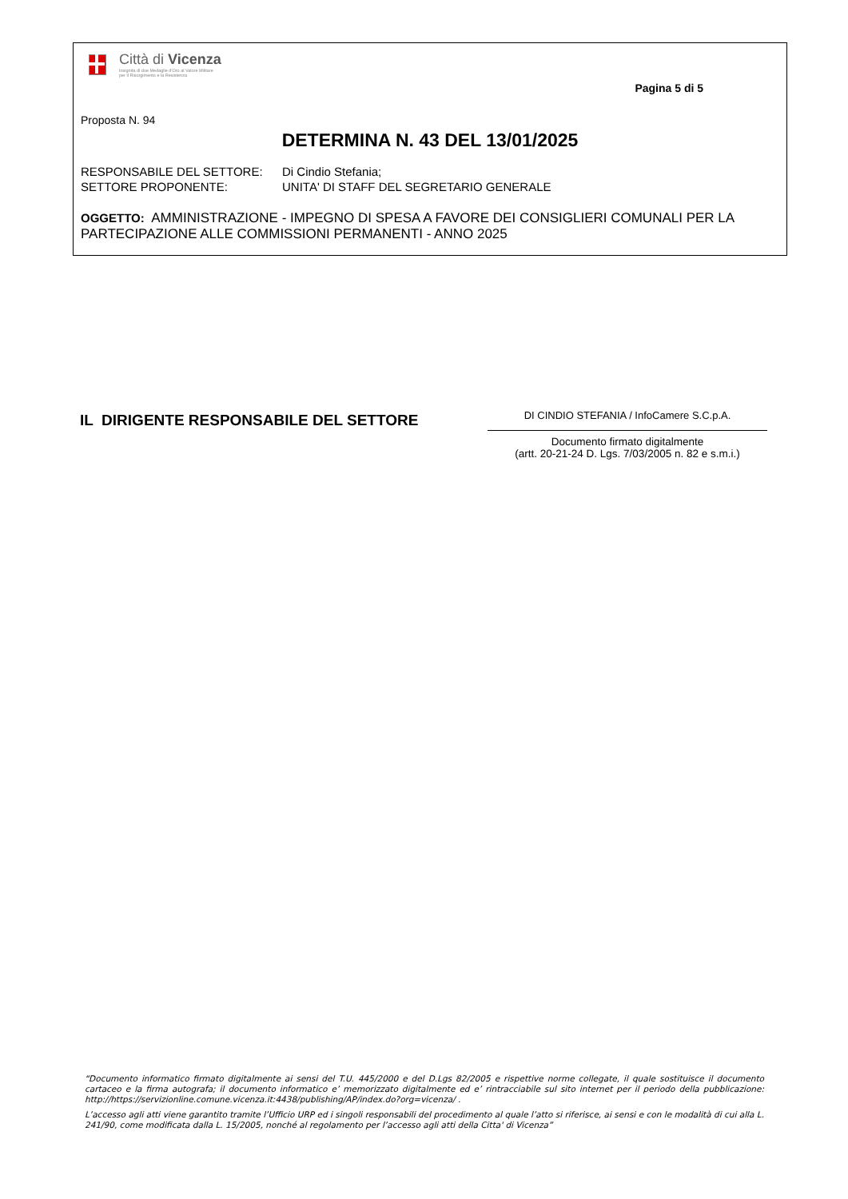Città di Vicenza
Insignita di due Medaglie d'Oro al Valore Militare
per il Risorgimento e la Resistenza
Pagina 5 di 5
Proposta N. 94
DETERMINA N. 43 DEL 13/01/2025
RESPONSABILE DEL SETTORE: Di Cindio Stefania;
SETTORE PROPONENTE: UNITA' DI STAFF DEL SEGRETARIO GENERALE
OGGETTO: AMMINISTRAZIONE - IMPEGNO DI SPESA A FAVORE DEI CONSIGLIERI COMUNALI PER LA PARTECIPAZIONE ALLE COMMISSIONI PERMANENTI - ANNO 2025
IL DIRIGENTE RESPONSABILE DEL SETTORE
DI CINDIO STEFANIA / InfoCamere S.C.p.A.
Documento firmato digitalmente
(artt. 20-21-24 D. Lgs. 7/03/2005 n. 82 e s.m.i.)
“Documento informatico firmato digitalmente ai sensi del T.U. 445/2000 e del D.Lgs 82/2005 e rispettive norme collegate, il quale sostituisce il documento cartaceo e la firma autografa; il documento informatico e’ memorizzato digitalmente ed e’ rintracciabile sul sito internet per il periodo della pubblicazione: http://https://servizionline.comune.vicenza.it:4438/publishing/AP/index.do?org=vicenza/ .
L’accesso agli atti viene garantito tramite l’Ufficio URP ed i singoli responsabili del procedimento al quale l’atto si riferisce, ai sensi e con le modalità di cui alla L. 241/90, come modificata dalla L. 15/2005, nonché al regolamento per l’accesso agli atti della Citta' di Vicenza”